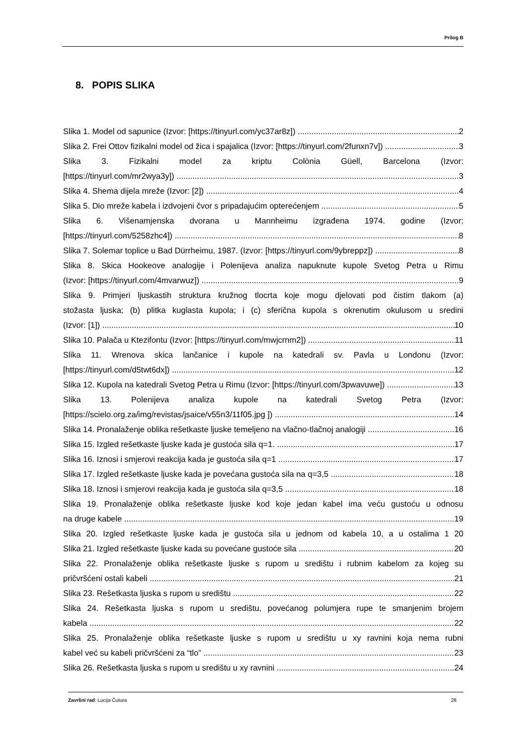Prilog B
8. POPIS SLIKA
Slika 1. Model od sapunice (Izvor: [https://tinyurl.com/yc37ar8z]) 2
Slika 2. Frei Ottov fizikalni model od žica i spajalica (Izvor: [https://tinyurl.com/2funxn7v]) 3
Slika 3. Fizikalni model za kriptu Colònia Güell, Barcelona (Izvor:
[https://tinyurl.com/mr2wya3y]) 3
Slika 4. Shema dijela mreže (Izvor: [2]) 4
Slika 5. Dio mreže kabela i izdvojeni čvor s pripadajućim opterećenjem 5
Slika 6. Višenamjenska dvorana u Mannheimu izgrađena 1974. godine (Izvor:
[https://tinyurl.com/5258zhc4]) 8
Slika 7. Solemar toplice u Bad Dürrheimu, 1987. (Izvor: [https://tinyurl.com/9ybreppz]) 8
Slika 8. Skica Hookeove analogije i Polenijeva analiza napuknute kupole Svetog Petra u Rimu
(Izvor: [https://tinyurl.com/4mvarwuz]) 9
Slika 9. Primjeri ljuskastih struktura kružnog tlocrta koje mogu djelovati pod čistim tlakom (a)
stožasta ljuska; (b) plitka kuglasta kupola; i (c) sferična kupola s okrenutim okulusom u sredini
(Izvor: [1]) 10
Slika 10. Palača u Ktezifontu (Izvor: [https://tinyurl.com/mwjcrnm2]) 11
Slika 11. Wrenova skica lančanice i kupole na katedrali sv. Pavla u Londonu (Izvor:
[https://tinyurl.com/d5twt6dx]) 12
Slika 12. Kupola na katedrali Svetog Petra u Rimu (Izvor: [https://tinyurl.com/3pwavuwe]) 13
Slika 13. Polenijeva analiza kupole na katedrali Svetog Petra (Izvor:
[https://scielo.org.za/img/revistas/jsaice/v55n3/11f05.jpg ]) 14
Slika 14. Pronalaženje oblika rešetkaste ljuske temeljeno na vlačno-tlačnoj analogiji 16
Slika 15. Izgled rešetkaste ljuske kada je gustoća sila q=1. 17
Slika 16. Iznosi i smjerovi reakcija kada je gustoća sila q=1 17
Slika 17. Izgled rešetkaste ljuske kada je povećana gustoća sila na q=3,5 18
Slika 18. Iznosi i smjerovi reakcija kada je gustoća sila q=3,5 18
Slika 19. Pronalaženje oblika rešetkaste ljuske kod koje jedan kabel ima veću gustoću u odnosu
na druge kabele 19
Slika 20. Izgled rešetkaste ljuske kada je gustoća sila u jednom od kabela 10, a u ostalima 1 20
Slika 21. Izgled rešetkaste ljuske kada su povećane gustoće sila 20
Slika 22. Pronalaženje oblika rešetkaste ljuske s rupom u središtu i rubnim kabelom za kojeg su
pričvršćeni ostali kabeli 21
Slika 23. Rešetkasta ljuska s rupom u središtu 22
Slika 24. Rešetkasta ljuska s rupom u središtu, povećanog polumjera rupe te smanjenim brojem
kabela 22
Slika 25. Pronalaženje oblika rešetkaste ljuske s rupom u središtu u xy ravnini koja nema rubni
kabel već su kabeli pričvršćeni za “tlo” 23
Slika 26. Rešetkasta ljuska s rupom u središtu u xy ravnini 24
Završni rad: Lucija Čutura 28